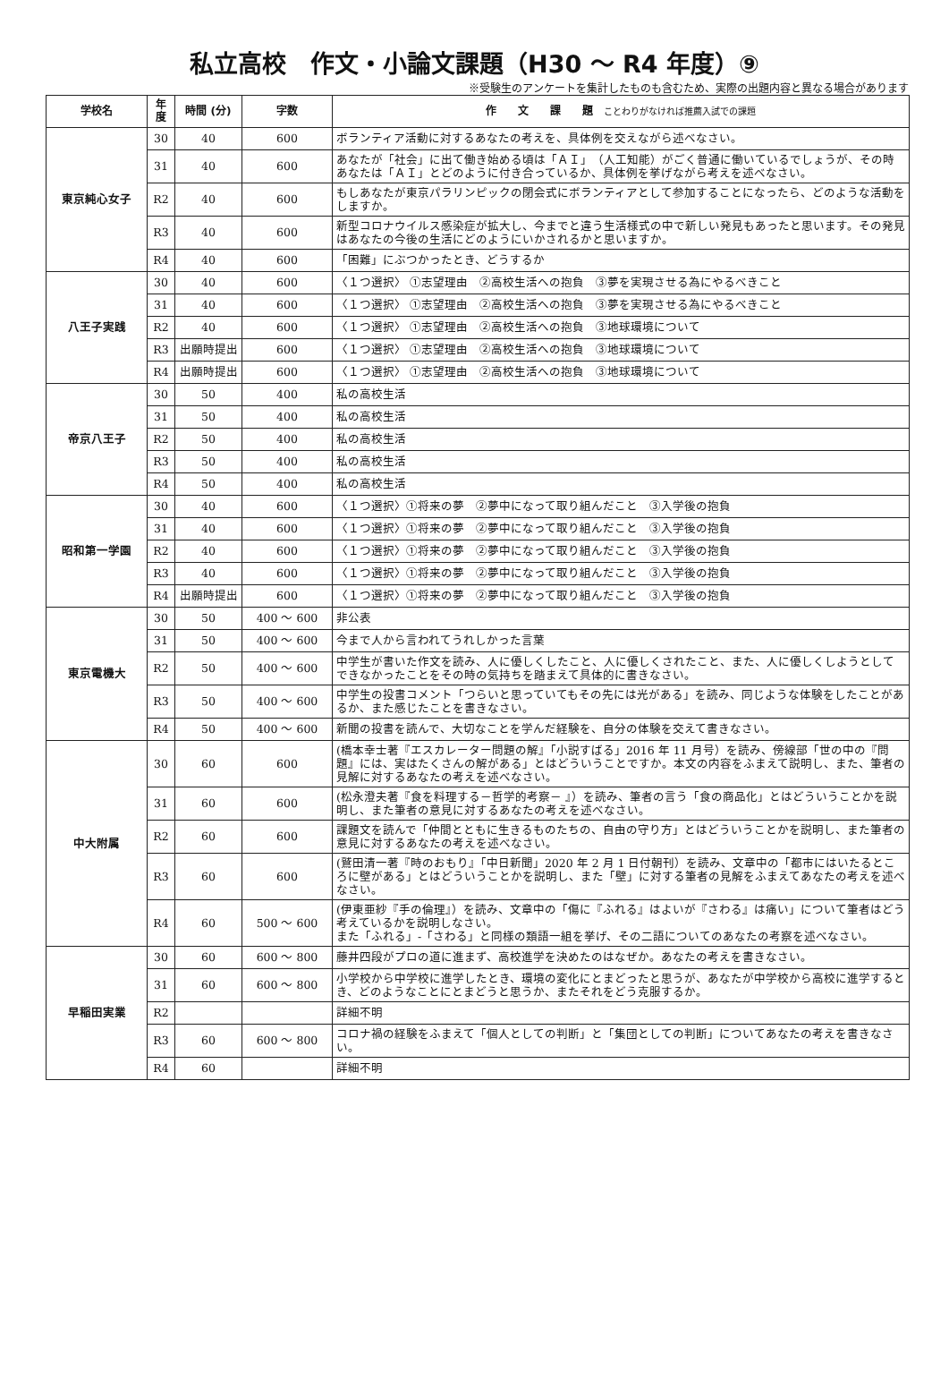私立高校　作文・小論文課題（H30 ～ R4 年度）⑨
※受験生のアンケートを集計したものも含むため、実際の出題内容と異なる場合があります
| 学校名 | 年度 | 時間 (分) | 字数 | 作 文 課 題 ことわりがなければ推薦入試での課題 |
| --- | --- | --- | --- | --- |
| 東京純心女子 | 30 | 40 | 600 | ボランティア活動に対するあなたの考えを、具体例を交えながら述べなさい。 |
| | 31 | 40 | 600 | あなたが「社会」に出て働き始める頃は「ＡＩ」（人工知能）がごく普通に働いているでしょうが、その時あなたは「ＡＩ」とどのように付き合っているか、具体例を挙げながら考えを述べなさい。 |
| | R2 | 40 | 600 | もしあなたが東京パラリンピックの閉会式にボランティアとして参加することになったら、どのような活動をしますか。 |
| | R3 | 40 | 600 | 新型コロナウイルス感染症が拡大し、今までと違う生活様式の中で新しい発見もあったと思います。その発見はあなたの今後の生活にどのようにいかされるかと思いますか。 |
| | R4 | 40 | 600 | 「困難」にぶつかったとき、どうするか |
| 八王子実践 | 30 | 40 | 600 | 〈１つ選択〉 ①志望理由 ②高校生活への抱負 ③夢を実現させる為にやるべきこと |
| | 31 | 40 | 600 | 〈１つ選択〉 ①志望理由 ②高校生活への抱負 ③夢を実現させる為にやるべきこと |
| | R2 | 40 | 600 | 〈１つ選択〉 ①志望理由 ②高校生活への抱負 ③地球環境について |
| | R3 | 出願時提出 | 600 | 〈１つ選択〉 ①志望理由 ②高校生活への抱負 ③地球環境について |
| | R4 | 出願時提出 | 600 | 〈１つ選択〉 ①志望理由 ②高校生活への抱負 ③地球環境について |
| 帝京八王子 | 30 | 50 | 400 | 私の高校生活 |
| | 31 | 50 | 400 | 私の高校生活 |
| | R2 | 50 | 400 | 私の高校生活 |
| | R3 | 50 | 400 | 私の高校生活 |
| | R4 | 50 | 400 | 私の高校生活 |
| 昭和第一学園 | 30 | 40 | 600 | 〈１つ選択〉①将来の夢 ②夢中になって取り組んだこと ③入学後の抱負 |
| | 31 | 40 | 600 | 〈１つ選択〉①将来の夢 ②夢中になって取り組んだこと ③入学後の抱負 |
| | R2 | 40 | 600 | 〈１つ選択〉①将来の夢 ②夢中になって取り組んだこと ③入学後の抱負 |
| | R3 | 40 | 600 | 〈１つ選択〉①将来の夢 ②夢中になって取り組んだこと ③入学後の抱負 |
| | R4 | 出願時提出 | 600 | 〈１つ選択〉①将来の夢 ②夢中になって取り組んだこと ③入学後の抱負 |
| 東京電機大 | 30 | 50 | 400 ～ 600 | 非公表 |
| | 31 | 50 | 400 ～ 600 | 今まで人から言われてうれしかった言葉 |
| | R2 | 50 | 400 ～ 600 | 中学生が書いた作文を読み、人に優しくしたこと、人に優しくされたこと、また、人に優しくしようとしてできなかったことをその時の気持ちを踏まえて具体的に書きなさい。 |
| | R3 | 50 | 400 ～ 600 | 中学生の投書コメント「つらいと思っていてもその先には光がある」を読み、同じような体験をしたことがあるか、また感じたことを書きなさい。 |
| | R4 | 50 | 400 ～ 600 | 新聞の投書を読んで、大切なことを学んだ経験を、自分の体験を交えて書きなさい。 |
| 中大附属 | 30 | 60 | 600 | (橋本幸士著『エスカレーター問題の解』「小説すばる」2016 年 11 月号）を読み、傍線部「世の中の『問題』には、実はたくさんの解がある」とはどういうことですか。本文の内容をふまえて説明し、また、筆者の見解に対するあなたの考えを述べなさい。 |
| | 31 | 60 | 600 | (松永澄夫著『食を料理する－哲学的考察－ 』）を読み、筆者の言う「食の商品化」とはどういうことかを説明し、また筆者の意見に対するあなたの考えを述べなさい。 |
| | R2 | 60 | 600 | 課題文を読んで「仲間とともに生きるものたちの、自由の守り方」とはどういうことかを説明し、また筆者の意見に対するあなたの考えを述べなさい。 |
| | R3 | 60 | 600 | (鷲田清一著『時のおもり』「中日新聞」2020 年 2 月 1 日付朝刊）を読み、文章中の「都市にはいたるところに壁がある」とはどういうことかを説明し、また「壁」に対する筆者の見解をふまえてあなたの考えを述べなさい。 |
| | R4 | 60 | 500 ～ 600 | (伊東亜紗『手の倫理』）を読み、文章中の「傷に『ふれる』はよいが『さわる』は痛い」について筆者はどう考えているかを説明しなさい。 また「ふれる」-「さわる」と同様の類語一組を挙げ、その二語についてのあなたの考察を述べなさい。 |
| 早稲田実業 | 30 | 60 | 600 ～ 800 | 藤井四段がプロの道に進まず、高校進学を決めたのはなぜか。あなたの考えを書きなさい。 |
| | 31 | 60 | 600 ～ 800 | 小学校から中学校に進学したとき、環境の変化にとまどったと思うが、あなたが中学校から高校に進学するとき、どのようなことにとまどうと思うか、またそれをどう克服するか。 |
| | R2 | | | 詳細不明 |
| | R3 | 60 | 600 ～ 800 | コロナ禍の経験をふまえて「個人としての判断」と「集団としての判断」についてあなたの考えを書きなさい。 |
| | R4 | 60 | | 詳細不明 |